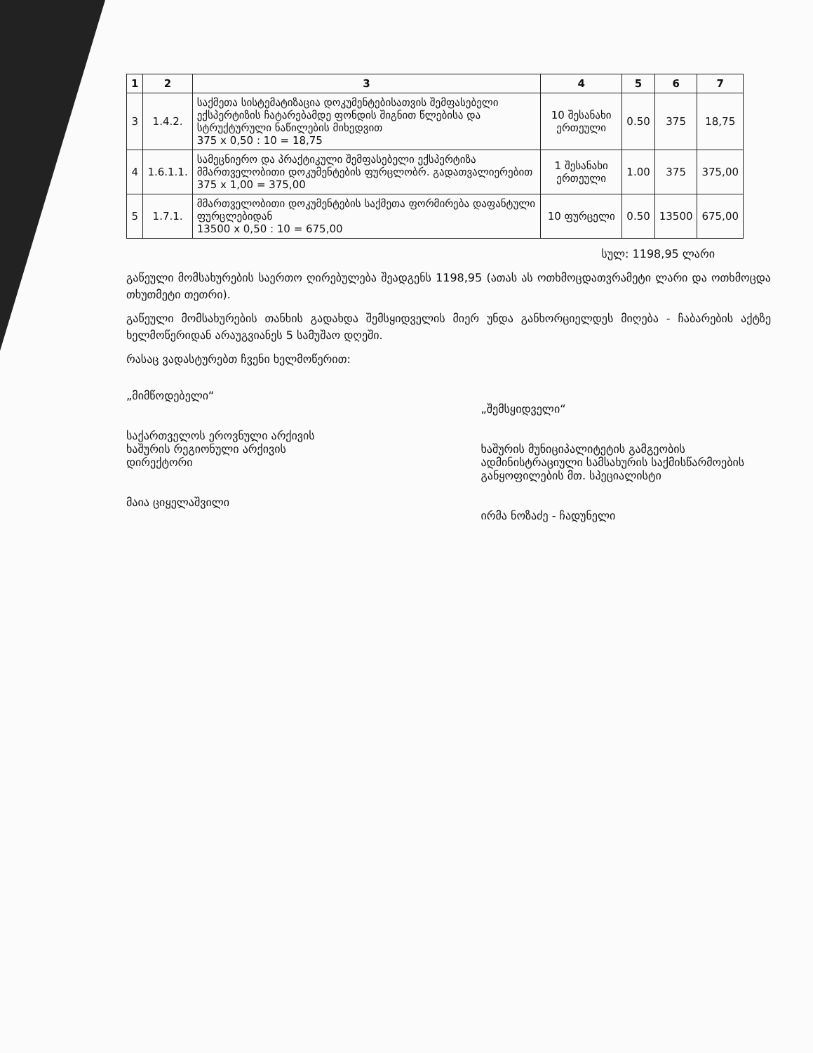| 1 | 2 | 3 | 4 | 5 | 6 | 7 |
| --- | --- | --- | --- | --- | --- | --- |
| 3 | 1.4.2. | საქმეთა სისტემატიზაცია დოკუმენტებისათვის შემფასებელი ექსპერტიზის ჩატარებამდე ფონდის შიგნით წლებისა და სტრუქტურული ნაწილების მიხედვით 375 x 0,50 : 10 = 18,75 | 10 შესანახი ერთეული | 0.50 | 375 | 18,75 |
| 4 | 1.6.1.1. | სამეცნიერო და პრაქტიკული შემფასებელი ექსპერტიზა მმართველობითი დოკუმენტების ფურცლობრ. გადათვალიერებით 375 x 1,00 = 375,00 | 1 შესანახი ერთეული | 1.00 | 375 | 375,00 |
| 5 | 1.7.1. | მმართველობითი დოკუმენტების საქმეთა ფორმირება დაფანტული ფურცლებიდან 13500 x 0,50 : 10 = 675,00 | 10 ფურცელი | 0.50 | 13500 | 675,00 |
სულ: 1198,95 ლარი
გაწეული მომსახურების საერთო ღირებულება შეადგენს 1198,95 (ათას ას ოთხმოცდათვრამეტი ლარი და ოთხმოცდა თხუთმეტი თეთრი).
გაწეული მომსახურების თანხის გადახდა შემსყიდველის მიერ უნდა განხორციელდეს მიღება - ჩაბარების აქტზე ხელმოწერიდან არაუგვიანეს 5 სამუშაო დღეში.
რასაც ვადასტურებთ ჩვენი ხელმოწერით:
„მიმწოდებელი“
საქართველოს ეროვნული არქივის
ხაშურის რეგიონული არქივის
დირექტორი
მაია ციყელაშვილი
„შემსყიდველი“
ხაშურის მუნიციპალიტეტის გამგეობის ადმინისტრაციული სამსახურის საქმისწარმოების განყოფილების მთ. სპეციალისტი
ირმა ნოზაძე - ჩადუნელი